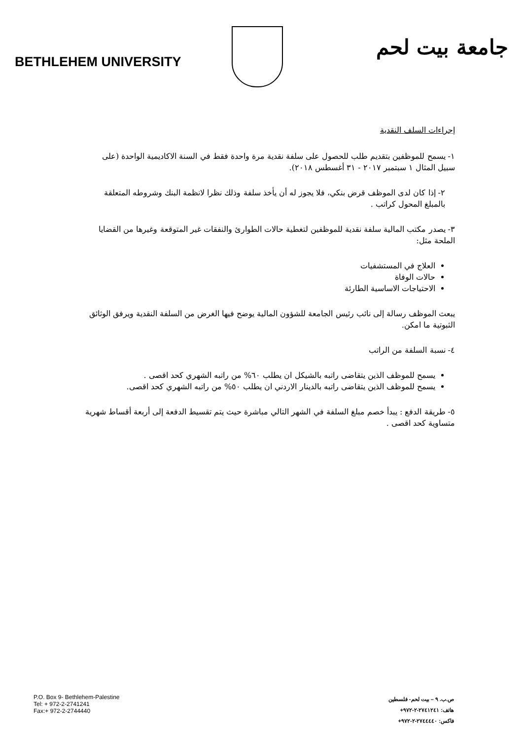BETHLEHEM UNIVERSITY
جامعة بيت لحم
إجراءات السلف النقدية
١- يسمح للموظفين بتقديم طلب للحصول على سلفة نقدية مرة واحدة فقط في السنة الاكاديمية الواحدة (على سبيل المثال ١ سبتمبر ٢٠١٧ - ٣١ أغسطس ٢٠١٨).
٢- إذا كان لدى الموظف قرض بنكي، فلا يجوز له أن يأخذ سلفة وذلك نظرا لانظمة البنك وشروطه المتعلقة بالمبلغ المحول كراتب .
٣- يصدر مكتب المالية سلفة نقدية للموظفين لتغطية حالات الطوارئ والنفقات غير المتوقعة وغيرها من القضايا الملحة مثل:
العلاج في المستشفيات
حالات الوفاة
الاحتياجات الاساسية الطارئة
يبعث الموظف رسالة إلى نائب رئيس الجامعة للشؤون المالية يوضح فيها الغرض من السلفة النقدية ويرفق الوثائق الثبوتية ما امكن.
٤- نسبة السلفة من الراتب
يسمح للموظف الذين يتقاضى راتبه بالشيكل ان يطلب ٦٠% من راتبه الشهري كحد اقصى .
يسمح للموظف الذين يتقاضى راتبه بالدينار الاردني ان يطلب ٥٠% من راتبه الشهري كحد اقصى.
٥- طريقة الدفع : يبدأ خصم مبلغ السلفة في الشهر التالي مباشرة حيث يتم تقسيط الدفعة إلى أربعة أقساط شهرية متساوية كحد اقصى .
P.O. Box 9- Bethlehem-Palestine
Tel: + 972-2-2741241
Fax:+ 972-2-2744440
ص.ب. ٩ – بيت لحم- فلسطين
هاتف: ٢٧٤١٢٤١-٢-٩٧٢+
فاكس: ٢٧٤٤٤٤٠-٢-٩٧٢+